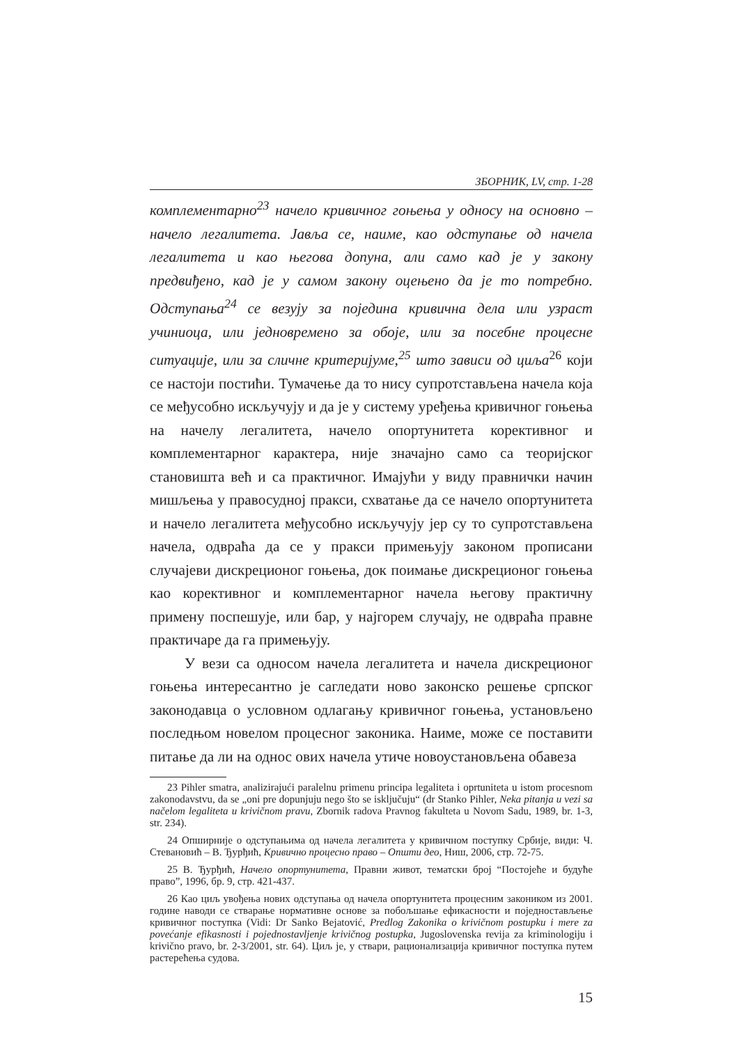ЗБОРНИК, LV, стр. 1-28
комплементарно<sup>23</sup> начело кривичног гоњења у односу на основно – начело легалитета. Јавља се, наиме, као одступање од начела легалитета и као његова допуна, али само кад је у закону предвиђено, кад је у самом закону оцењено да је то потребно. Одступања<sup>24</sup> се везују за поједина кривична дела или узраст учиниоца, или једновремено за обоје, или за посебне процесне ситуације, или за сличне критеријуме,<sup>25</sup> што зависи од циља<sup>26</sup> који се настоји постићи. Тумачење да то нису супротстављена начела која се међусобно искључују и да је у систему уређења кривичног гоњења на начелу легалитета, начело опортунитета корективног и комплементарног карактера, није значајно само са теоријског становишта већ и са практичног. Имајући у виду правнички начин мишљења у правосудној пракси, схватање да се начело опортунитета и начело легалитета међусобно искључују јер су то супротстављена начела, одвраћа да се у пракси примењују законом прописани случајеви дискреционог гоњења, док поимање дискреционог гоњења као корективног и комплементарног начела његову практичну примену поспешује, или бар, у најгорем случају, не одвраћа правне практичаре да га примењују.
У вези са односом начела легалитета и начела дискреционог гоњења интересантно је сагледати ново законско решење српског законодавца о условном одлагању кривичног гоњења, установљено последњом новелом процесног законика. Наиме, може се поставити питање да ли на однос ових начела утиче новоустановљена обавеза
23 Pihler smatra, analizirajući paralelnu primenu principa legaliteta i oprtuniteta u istom procesnom zakonodavstvu, da se „oni pre dopunjuju nego što se isključuju“ (dr Stanko Pihler, Neka pitanja u vezi sa načelom legaliteta u krivičnom pravu, Zbornik radova Pravnog fakulteta u Novom Sadu, 1989, br. 1-3, str. 234).
24 Опширније о одступањима од начела легалитета у кривичном поступку Србије, види: Ч. Стевановић – В. Ђурђић, Кривично процесно право – Општи део, Ниш, 2006, стр. 72-75.
25 В. Ђурђић, Начело опортунитета, Правни живот, тематски број “Постојеће и будуће право”, 1996, бр. 9, стр. 421-437.
26 Као циљ увођења нових одступања од начела опортунитета процесним закоником из 2001. године наводи се стварање нормативне основе за побољшање ефикасности и поједностављење кривичног поступка (Vidi: Dr Sanko Bejatović, Predlog Zakonika o krivičnom postupku i mere za povećanje efikasnosti i pojednostavljenje krivičnog postupka, Jugoslovenska revija za kriminologiju i krivično pravo, br. 2-3/2001, str. 64). Циљ је, у ствари, рационализација кривичног поступка путем растерећења судова.
15